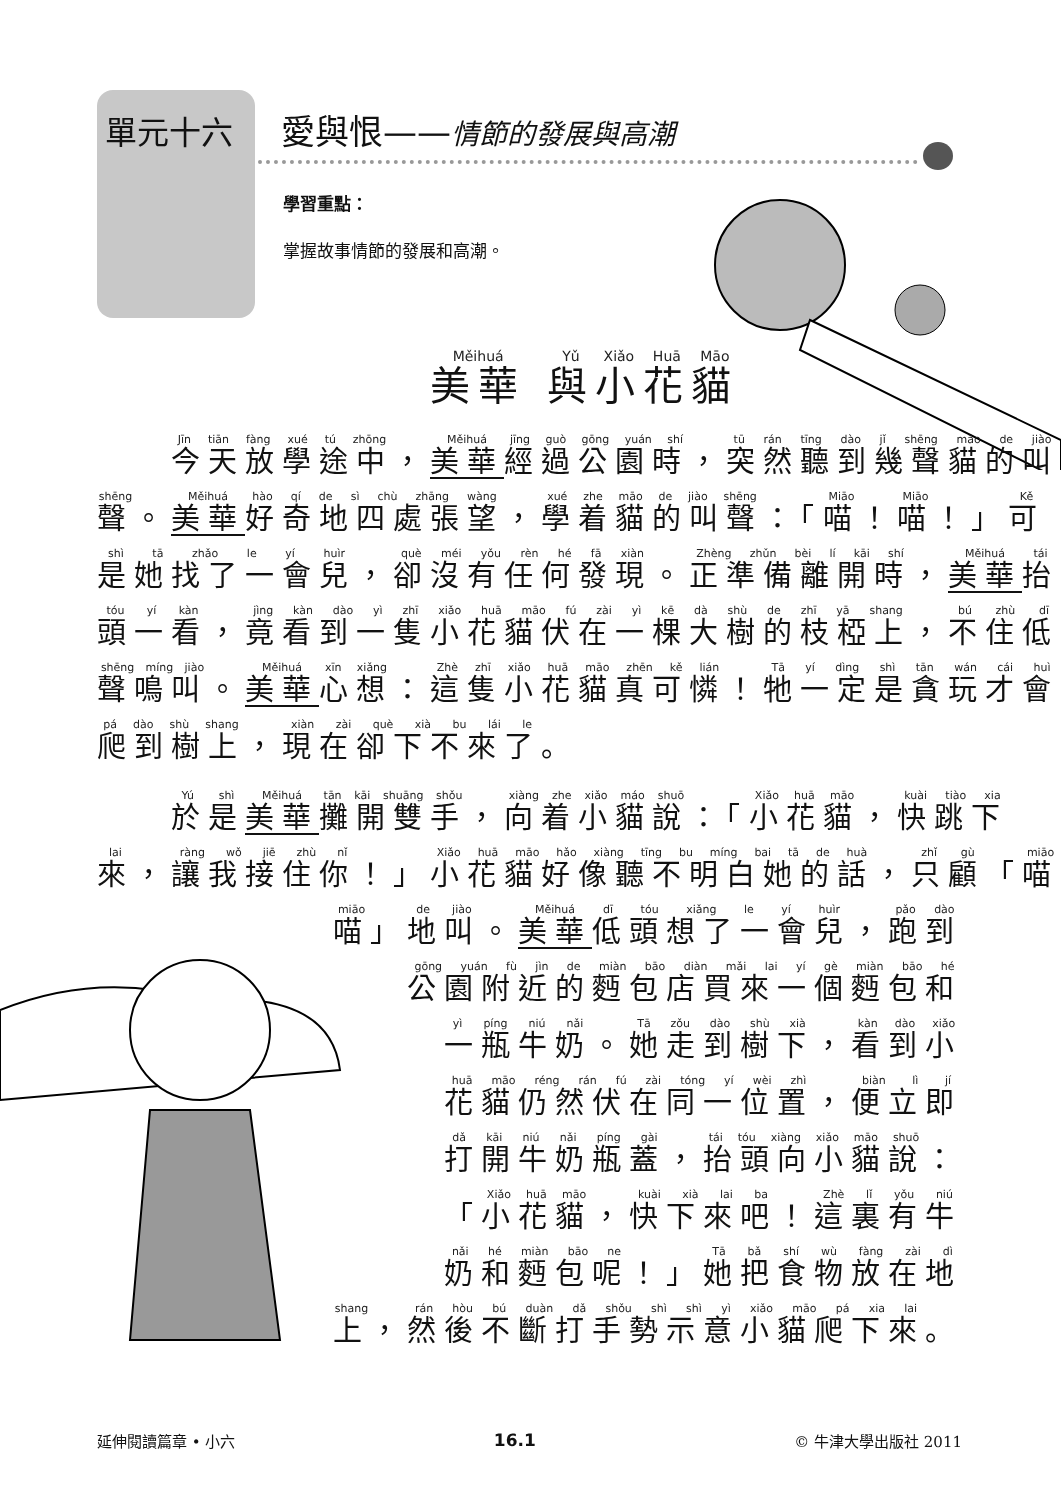單元十六 愛與恨——情節的發展與高潮
學習重點：
掌握故事情節的發展和高潮。
美華 與小花貓
　　今天放學途中，美華 經過公園時，突然聽到幾聲貓的叫
聲。美華 好奇地四處張望，學着貓的叫聲：「喵！喵！」可
是她找了一會兒，卻沒有任何發現。正準備離開時，美華 抬
頭一看，竟看到一隻小花貓伏在一棵大樹的枝椏上，不住低
聲鳴叫。美華 心想：這隻小花貓真可憐！牠一定是貪玩才會
爬到樹上，現在卻下不來了。
　　於是美華 攤開雙手，向着小貓說：「小花貓，快跳下
來，讓我接住你！」小花貓好像聽不明白她的話，只顧「喵
喵」地叫。美華 低頭想了一會兒，跑到
公園附近的麪包店買來一個麪包和
一瓶牛奶。她走到樹下，看到小
花貓仍然伏在同一位置，便立即
打開牛奶瓶蓋，抬頭向小貓說：
「小花貓，快下來吧！這裏有牛
奶和麪包呢！」她把食物放在地
上，然後不斷打手勢示意小貓爬下來。
延伸閱讀篇章 • 小六 16.1 © 牛津大學出版社 2011